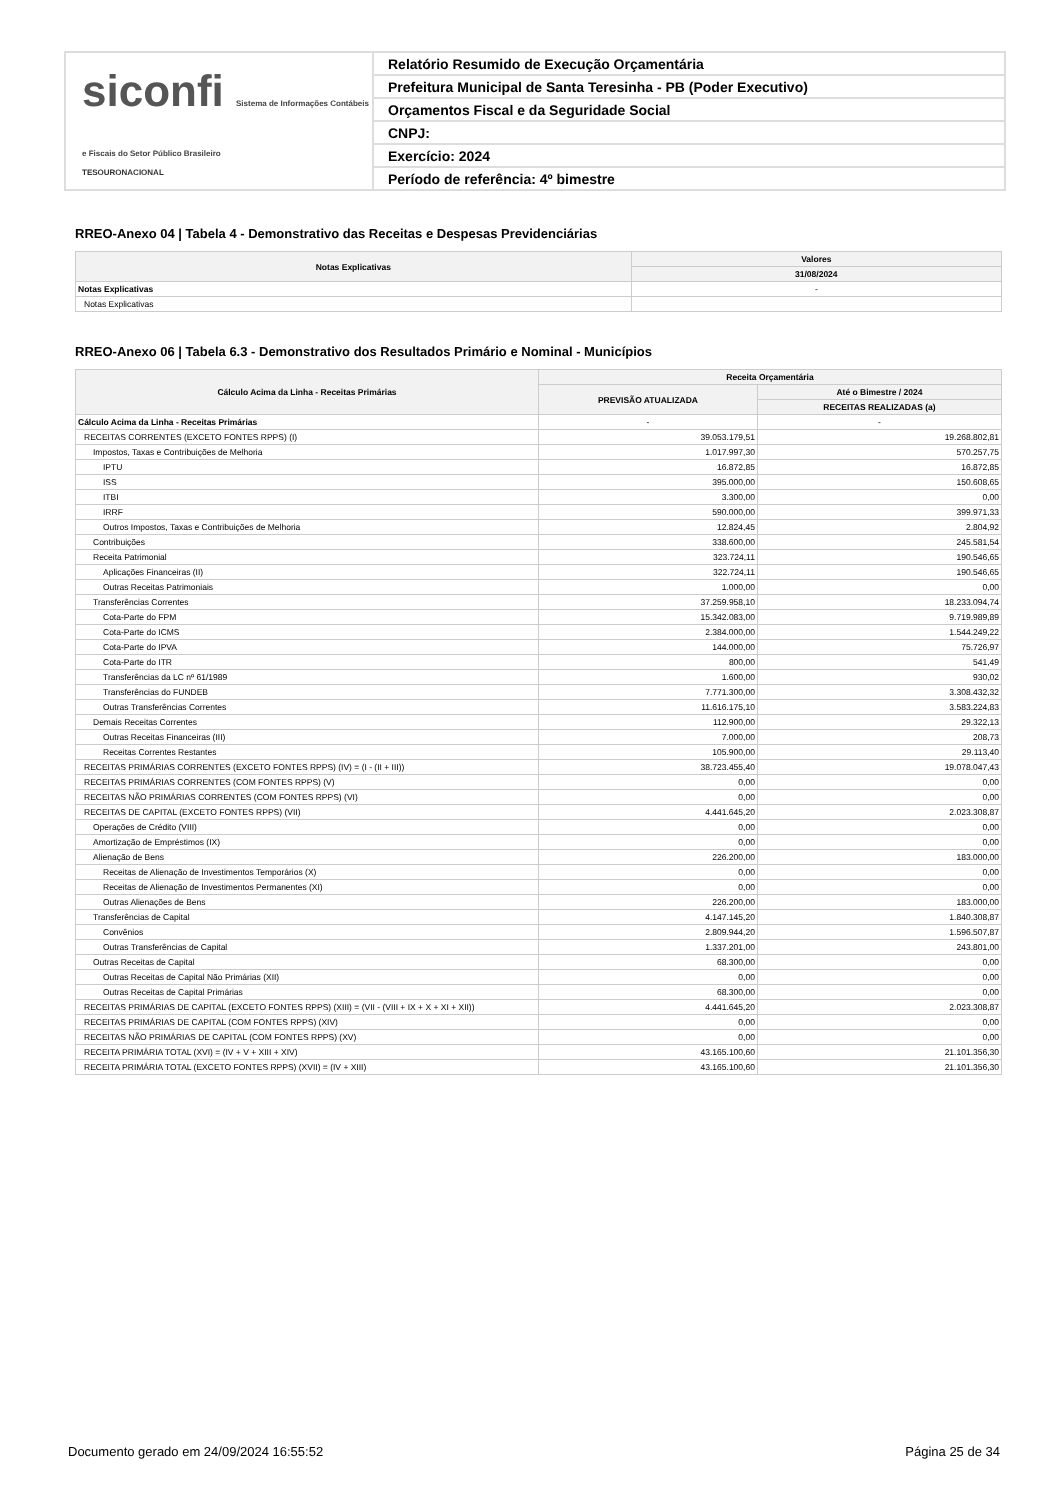siconfi Sistema de Informações Contábeis e Fiscais do Setor Público Brasileiro
TESOURONACIONAL
Relatório Resumido de Execução Orçamentária
Prefeitura Municipal de Santa Teresinha - PB (Poder Executivo)
Orçamentos Fiscal e da Seguridade Social
CNPJ:
Exercício: 2024
Período de referência: 4º bimestre
RREO-Anexo 04 | Tabela 4 - Demonstrativo das Receitas e Despesas Previdenciárias
| Notas Explicativas | Valores |
| --- | --- |
| | 31/08/2024 |
| Notas Explicativas | - |
| Notas Explicativas | |
RREO-Anexo 06 | Tabela 6.3 - Demonstrativo dos Resultados Primário e Nominal - Municípios
| Cálculo Acima da Linha - Receitas Primárias | Receita Orçamentária | |
| --- | --- | --- |
| | PREVISÃO ATUALIZADA | Até o Bimestre / 2024 |
| | | RECEITAS REALIZADAS (a) |
| Cálculo Acima da Linha - Receitas Primárias | - | - |
| RECEITAS CORRENTES (EXCETO FONTES RPPS) (I) | 39.053.179,51 | 19.268.802,81 |
| Impostos, Taxas e Contribuições de Melhoria | 1.017.997,30 | 570.257,75 |
| IPTU | 16.872,85 | 16.872,85 |
| ISS | 395.000,00 | 150.608,65 |
| ITBI | 3.300,00 | 0,00 |
| IRRF | 590.000,00 | 399.971,33 |
| Outros Impostos, Taxas e Contribuições de Melhoria | 12.824,45 | 2.804,92 |
| Contribuições | 338.600,00 | 245.581,54 |
| Receita Patrimonial | 323.724,11 | 190.546,65 |
| Aplicações Financeiras (II) | 322.724,11 | 190.546,65 |
| Outras Receitas Patrimoniais | 1.000,00 | 0,00 |
| Transferências Correntes | 37.259.958,10 | 18.233.094,74 |
| Cota-Parte do FPM | 15.342.083,00 | 9.719.989,89 |
| Cota-Parte do ICMS | 2.384.000,00 | 1.544.249,22 |
| Cota-Parte do IPVA | 144.000,00 | 75.726,97 |
| Cota-Parte do ITR | 800,00 | 541,49 |
| Transferências da LC nº 61/1989 | 1.600,00 | 930,02 |
| Transferências do FUNDEB | 7.771.300,00 | 3.308.432,32 |
| Outras Transferências Correntes | 11.616.175,10 | 3.583.224,83 |
| Demais Receitas Correntes | 112.900,00 | 29.322,13 |
| Outras Receitas Financeiras (III) | 7.000,00 | 208,73 |
| Receitas Correntes Restantes | 105.900,00 | 29.113,40 |
| RECEITAS PRIMÁRIAS CORRENTES (EXCETO FONTES RPPS) (IV) = (I - (II + III)) | 38.723.455,40 | 19.078.047,43 |
| RECEITAS PRIMÁRIAS CORRENTES (COM FONTES RPPS) (V) | 0,00 | 0,00 |
| RECEITAS NÃO PRIMÁRIAS CORRENTES (COM FONTES RPPS) (VI) | 0,00 | 0,00 |
| RECEITAS DE CAPITAL (EXCETO FONTES RPPS) (VII) | 4.441.645,20 | 2.023.308,87 |
| Operações de Crédito (VIII) | 0,00 | 0,00 |
| Amortização de Empréstimos (IX) | 0,00 | 0,00 |
| Alienação de Bens | 226.200,00 | 183.000,00 |
| Receitas de Alienação de Investimentos Temporários (X) | 0,00 | 0,00 |
| Receitas de Alienação de Investimentos Permanentes (XI) | 0,00 | 0,00 |
| Outras Alienações de Bens | 226.200,00 | 183.000,00 |
| Transferências de Capital | 4.147.145,20 | 1.840.308,87 |
| Convênios | 2.809.944,20 | 1.596.507,87 |
| Outras Transferências de Capital | 1.337.201,00 | 243.801,00 |
| Outras Receitas de Capital | 68.300,00 | 0,00 |
| Outras Receitas de Capital Não Primárias (XII) | 0,00 | 0,00 |
| Outras Receitas de Capital Primárias | 68.300,00 | 0,00 |
| RECEITAS PRIMÁRIAS DE CAPITAL (EXCETO FONTES RPPS) (XIII) = (VII - (VIII + IX + X + XI + XII)) | 4.441.645,20 | 2.023.308,87 |
| RECEITAS PRIMÁRIAS DE CAPITAL (COM FONTES RPPS) (XIV) | 0,00 | 0,00 |
| RECEITAS NÃO PRIMÁRIAS DE CAPITAL (COM FONTES RPPS) (XV) | 0,00 | 0,00 |
| RECEITA PRIMÁRIA TOTAL (XVI) = (IV + V + XIII + XIV) | 43.165.100,60 | 21.101.356,30 |
| RECEITA PRIMÁRIA TOTAL (EXCETO FONTES RPPS) (XVII) = (IV + XIII) | 43.165.100,60 | 21.101.356,30 |
Documento gerado em 24/09/2024 16:55:52 Página 25 de 34